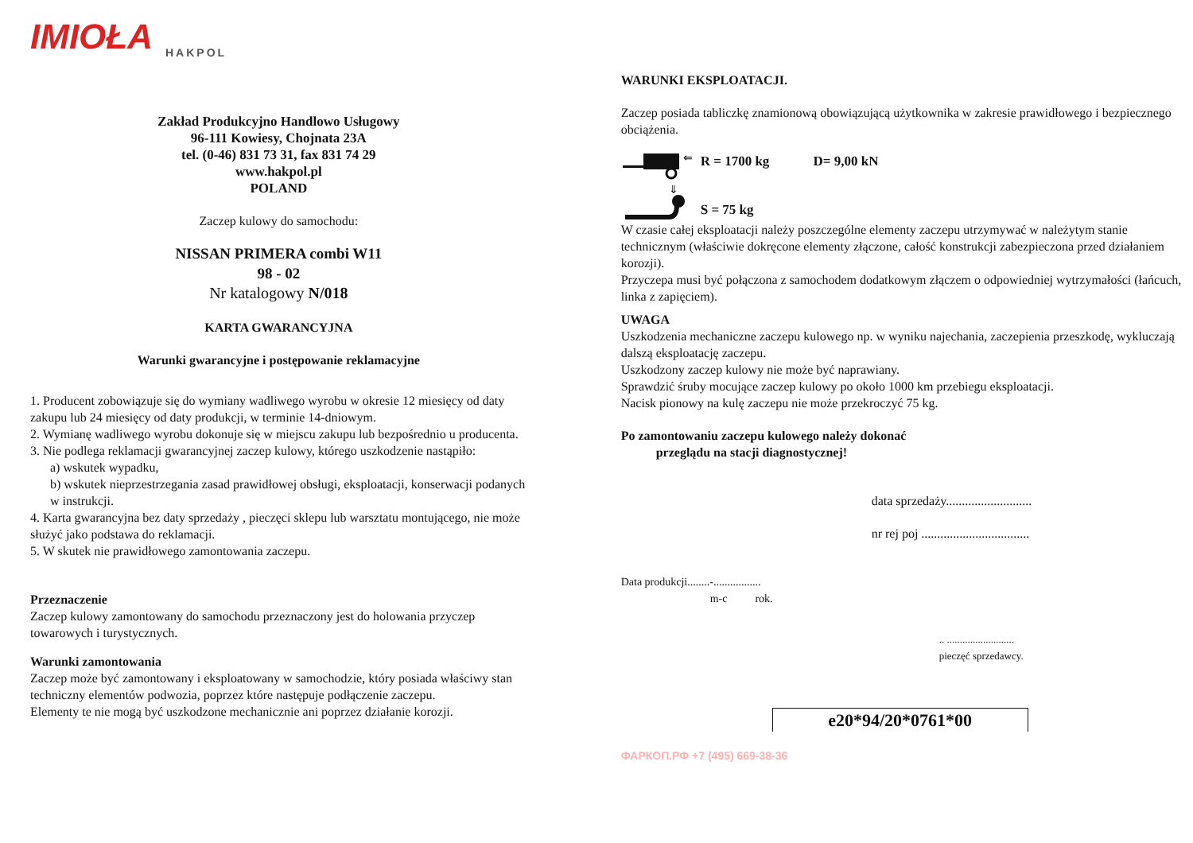IMIOŁA
HAKPOL
Zakład Produkcyjno Handlowo Usługowy
96-111 Kowiesy, Chojnata 23A
tel. (0-46) 831 73 31, fax 831 74 29
www.hakpol.pl
POLAND
Zaczep kulowy do samochodu:
NISSAN PRIMERA combi W11
98 - 02
Nr katalogowy N/018
KARTA GWARANCYJNA
Warunki gwarancyjne i postępowanie reklamacyjne
1. Producent zobowiązuje się do wymiany wadliwego wyrobu w okresie 12 miesięcy od daty zakupu lub 24 miesięcy od daty produkcji, w terminie 14-dniowym.
2. Wymianę wadliwego wyrobu dokonuje się w miejscu zakupu lub bezpośrednio u producenta.
3. Nie podlega reklamacji gwarancyjnej zaczep kulowy, którego uszkodzenie nastąpiło:
a) wskutek wypadku,
b) wskutek nieprzestrzegania zasad prawidłowej obsługi, eksploatacji, konserwacji podanych w instrukcji.
4. Karta gwarancyjna bez daty sprzedaży , pieczęci sklepu lub warsztatu montującego, nie może służyć jako podstawa do reklamacji.
5. W skutek nie prawidłowego zamontowania zaczepu.
Przeznaczenie
Zaczep kulowy zamontowany do samochodu przeznaczony jest do holowania przyczep towarowych i turystycznych.
Warunki zamontowania
Zaczep może być zamontowany i eksploatowany w samochodzie, który posiada właściwy stan techniczny elementów podwozia, poprzez które następuje podłączenie zaczepu.
Elementy te nie mogą być uszkodzone mechanicznie ani poprzez działanie korozji.
WARUNKI EKSPLOATACJI.
Zaczep posiada tabliczkę znamionową obowiązującą użytkownika w zakresie prawidłowego i bezpiecznego obciążenia.
⇐
⇓
R = 1700 kg D= 9,00 kN
S = 75 kg
W czasie całej eksploatacji należy poszczególne elementy zaczepu utrzymywać w należytym stanie technicznym (właściwie dokręcone elementy złączone, całość konstrukcji zabezpieczona przed działaniem korozji).
Przyczepa musi być połączona z samochodem dodatkowym złączem o odpowiedniej wytrzymałości (łańcuch, linka z zapięciem).
UWAGA
Uszkodzenia mechaniczne zaczepu kulowego np. w wyniku najechania, zaczepienia przeszkodę, wykluczają dalszą eksploatację zaczepu.
Uszkodzony zaczep kulowy nie może być naprawiany.
Sprawdzić śruby mocujące zaczep kulowy po około 1000 km przebiegu eksploatacji.
Nacisk pionowy na kulę zaczepu nie może przekroczyć 75 kg.
Po zamontowaniu zaczepu kulowego należy dokonać
przeglądu na stacji diagnostycznej!
data sprzedaży...........................
nr rej poj ..................................
Data produkcji........-.................
m-c rok.
.. ..........................
pieczęć sprzedawcy.
e20*94/20*0761*00
ФАРКОП.РФ +7 (495) 669-38-36